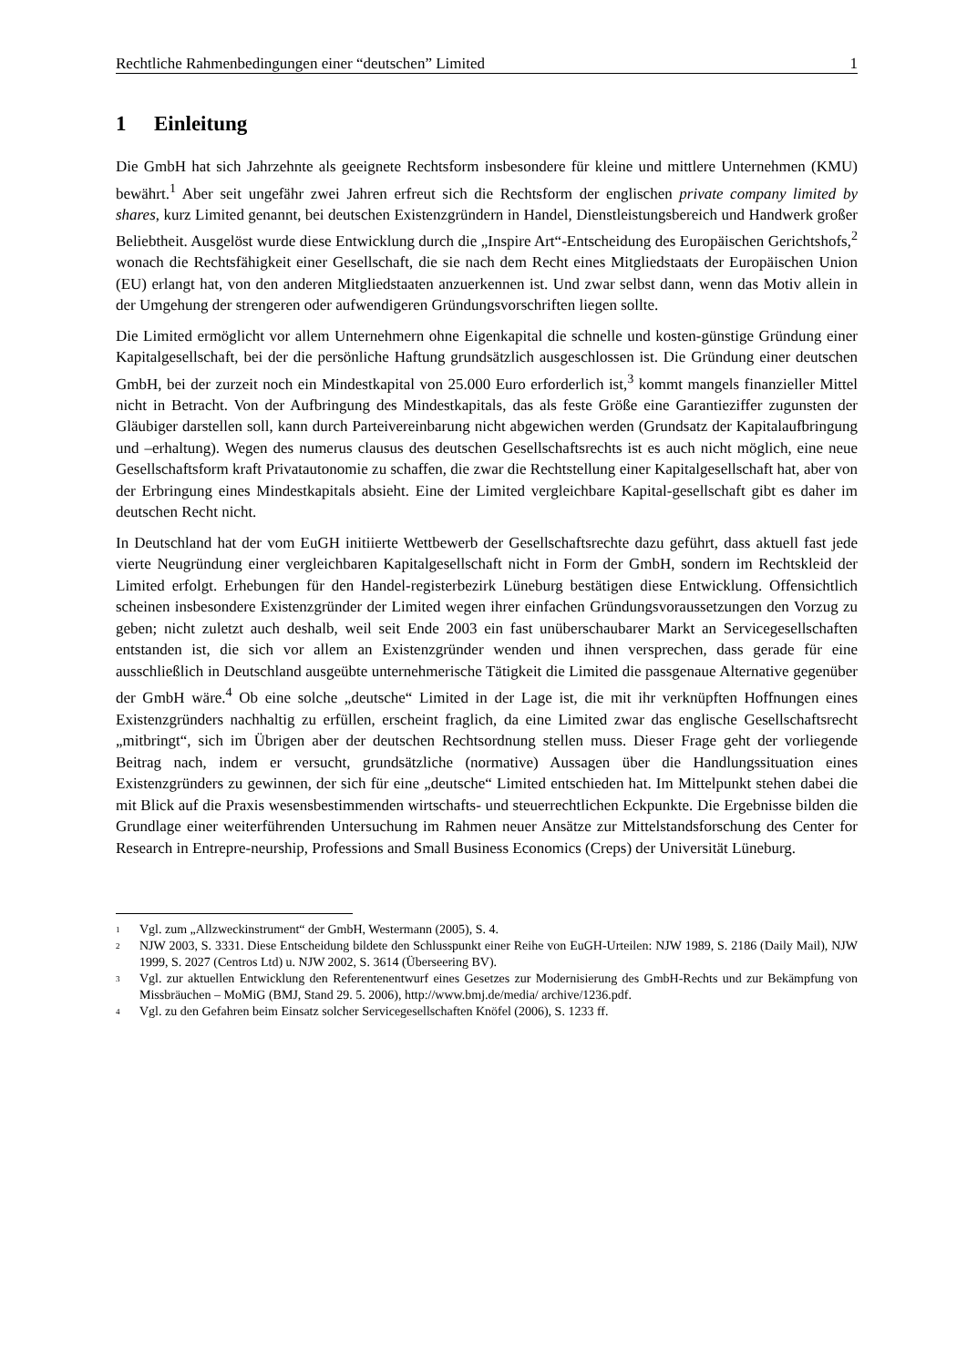Rechtliche Rahmenbedingungen einer “deutschen” Limited 1
1 Einleitung
Die GmbH hat sich Jahrzehnte als geeignete Rechtsform insbesondere für kleine und mittlere Unternehmen (KMU) bewährt.<sup>1</sup> Aber seit ungefähr zwei Jahren erfreut sich die Rechtsform der englischen private company limited by shares, kurz Limited genannt, bei deutschen Existenzgründern in Handel, Dienstleistungsbereich und Handwerk großer Beliebtheit. Ausgelöst wurde diese Entwicklung durch die „Inspire Art“-Entscheidung des Europäischen Gerichtshofs,<sup>2</sup> wonach die Rechtsfähigkeit einer Gesellschaft, die sie nach dem Recht eines Mitgliedstaats der Europäischen Union (EU) erlangt hat, von den anderen Mitgliedstaaten anzuerkennen ist. Und zwar selbst dann, wenn das Motiv allein in der Umgehung der strengeren oder aufwendigeren Gründungsvorschriften liegen sollte.
Die Limited ermöglicht vor allem Unternehmern ohne Eigenkapital die schnelle und kosten-günstige Gründung einer Kapitalgesellschaft, bei der die persönliche Haftung grundsätzlich ausgeschlossen ist. Die Gründung einer deutschen GmbH, bei der zurzeit noch ein Mindestkapital von 25.000 Euro erforderlich ist,<sup>3</sup> kommt mangels finanzieller Mittel nicht in Betracht. Von der Aufbringung des Mindestkapitals, das als feste Größe eine Garantieziffer zugunsten der Gläubiger darstellen soll, kann durch Parteivereinbarung nicht abgewichen werden (Grundsatz der Kapitalaufbringung und –erhaltung). Wegen des numerus clausus des deutschen Gesellschaftsrechts ist es auch nicht möglich, eine neue Gesellschaftsform kraft Privatautonomie zu schaffen, die zwar die Rechtstellung einer Kapitalgesellschaft hat, aber von der Erbringung eines Mindestkapitals absieht. Eine der Limited vergleichbare Kapital-gesellschaft gibt es daher im deutschen Recht nicht.
In Deutschland hat der vom EuGH initiierte Wettbewerb der Gesellschaftsrechte dazu geführt, dass aktuell fast jede vierte Neugründung einer vergleichbaren Kapitalgesellschaft nicht in Form der GmbH, sondern im Rechtskleid der Limited erfolgt. Erhebungen für den Handel-registerbezirk Lüneburg bestätigen diese Entwicklung. Offensichtlich scheinen insbesondere Existenzgründer der Limited wegen ihrer einfachen Gründungsvoraussetzungen den Vorzug zu geben; nicht zuletzt auch deshalb, weil seit Ende 2003 ein fast unüberschaubarer Markt an Servicegesellschaften entstanden ist, die sich vor allem an Existenzgründer wenden und ihnen versprechen, dass gerade für eine ausschließlich in Deutschland ausgeübte unternehmerische Tätigkeit die Limited die passgenaue Alternative gegenüber der GmbH wäre.<sup>4</sup> Ob eine solche „deutsche“ Limited in der Lage ist, die mit ihr verknüpften Hoffnungen eines Existenzgründers nachhaltig zu erfüllen, erscheint fraglich, da eine Limited zwar das englische Gesellschaftsrecht „mitbringt“, sich im Übrigen aber der deutschen Rechtsordnung stellen muss. Dieser Frage geht der vorliegende Beitrag nach, indem er versucht, grundsätzliche (normative) Aussagen über die Handlungssituation eines Existenzgründers zu gewinnen, der sich für eine „deutsche“ Limited entschieden hat. Im Mittelpunkt stehen dabei die mit Blick auf die Praxis wesensbestimmenden wirtschafts- und steuerrechtlichen Eckpunkte. Die Ergebnisse bilden die Grundlage einer weiterführenden Untersuchung im Rahmen neuer Ansätze zur Mittelstandsforschung des Center for Research in Entrepre-neurship, Professions and Small Business Economics (Creps) der Universität Lüneburg.
<sup>1</sup> Vgl. zum „Allzweckinstrument“ der GmbH, Westermann (2005), S. 4.
<sup>2</sup> NJW 2003, S. 3331. Diese Entscheidung bildete den Schlusspunkt einer Reihe von EuGH-Urteilen: NJW 1989, S. 2186 (Daily Mail), NJW 1999, S. 2027 (Centros Ltd) u. NJW 2002, S. 3614 (Überseering BV).
<sup>3</sup> Vgl. zur aktuellen Entwicklung den Referentenentwurf eines Gesetzes zur Modernisierung des GmbH-Rechts und zur Bekämpfung von Missbräuchen – MoMiG (BMJ, Stand 29. 5. 2006), http://www.bmj.de/media/ archive/1236.pdf.
<sup>4</sup> Vgl. zu den Gefahren beim Einsatz solcher Servicegesellschaften Knöfel (2006), S. 1233 ff.